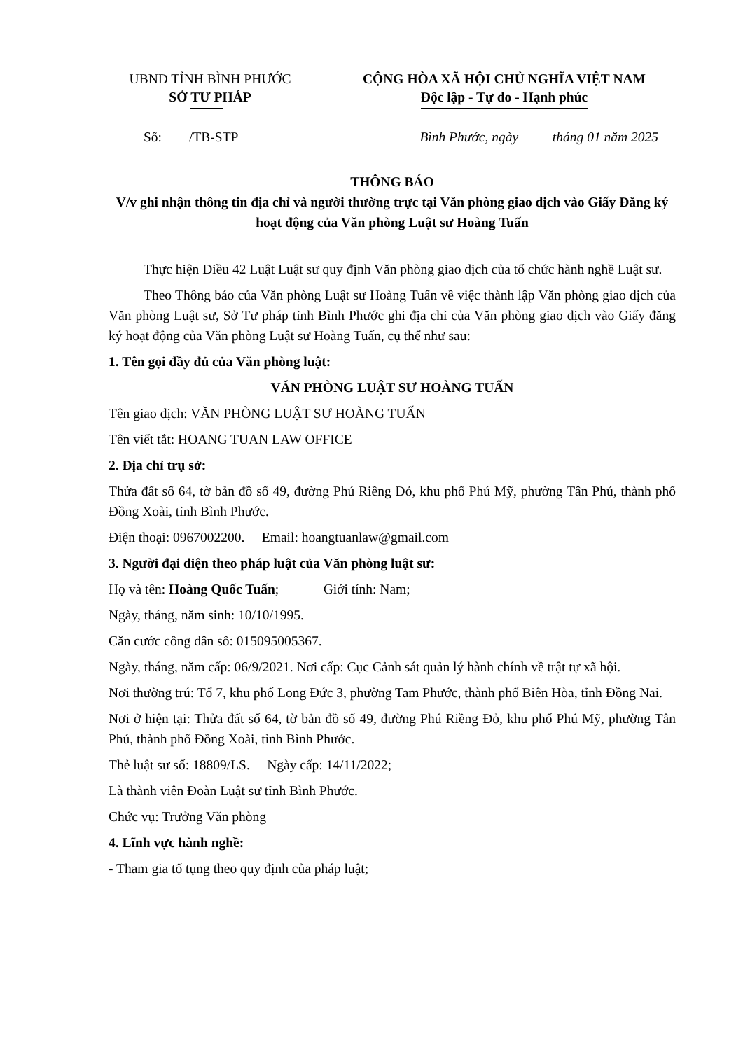UBND TỈNH BÌNH PHƯỚC
SỞ TƯ PHÁP
CỘNG HÒA XÃ HỘI CHỦ NGHĨA VIỆT NAM
Độc lập - Tự do - Hạnh phúc
Số: /TB-STP Bình Phước, ngày tháng 01 năm 2025
THÔNG BÁO
V/v ghi nhận thông tin địa chỉ và người thường trực tại Văn phòng giao dịch vào Giấy Đăng ký hoạt động của Văn phòng Luật sư Hoàng Tuấn
Thực hiện Điều 42 Luật Luật sư quy định Văn phòng giao dịch của tổ chức hành nghề Luật sư.
Theo Thông báo của Văn phòng Luật sư Hoàng Tuấn về việc thành lập Văn phòng giao dịch của Văn phòng Luật sư, Sở Tư pháp tỉnh Bình Phước ghi địa chỉ của Văn phòng giao dịch vào Giấy đăng ký hoạt động của Văn phòng Luật sư Hoàng Tuấn, cụ thể như sau:
1. Tên gọi đầy đủ của Văn phòng luật:
VĂN PHÒNG LUẬT SƯ HOÀNG TUẤN
Tên giao dịch: VĂN PHÒNG LUẬT SƯ HOÀNG TUẤN
Tên viết tắt: HOANG TUAN LAW OFFICE
2. Địa chỉ trụ sở:
Thửa đất số 64, tờ bản đồ số 49, đường Phú Riềng Đỏ, khu phố Phú Mỹ, phường Tân Phú, thành phố Đồng Xoài, tỉnh Bình Phước.
Điện thoại: 0967002200. Email: hoangtuanlaw@gmail.com
3. Người đại diện theo pháp luật của Văn phòng luật sư:
Họ và tên: Hoàng Quốc Tuấn; Giới tính: Nam;
Ngày, tháng, năm sinh: 10/10/1995.
Căn cước công dân số: 015095005367.
Ngày, tháng, năm cấp: 06/9/2021. Nơi cấp: Cục Cảnh sát quản lý hành chính về trật tự xã hội.
Nơi thường trú: Tổ 7, khu phố Long Đức 3, phường Tam Phước, thành phố Biên Hòa, tỉnh Đồng Nai.
Nơi ở hiện tại: Thửa đất số 64, tờ bản đồ số 49, đường Phú Riềng Đỏ, khu phố Phú Mỹ, phường Tân Phú, thành phố Đồng Xoài, tỉnh Bình Phước.
Thẻ luật sư số: 18809/LS. Ngày cấp: 14/11/2022;
Là thành viên Đoàn Luật sư tỉnh Bình Phước.
Chức vụ: Trưởng Văn phòng
4. Lĩnh vực hành nghề:
- Tham gia tố tụng theo quy định của pháp luật;